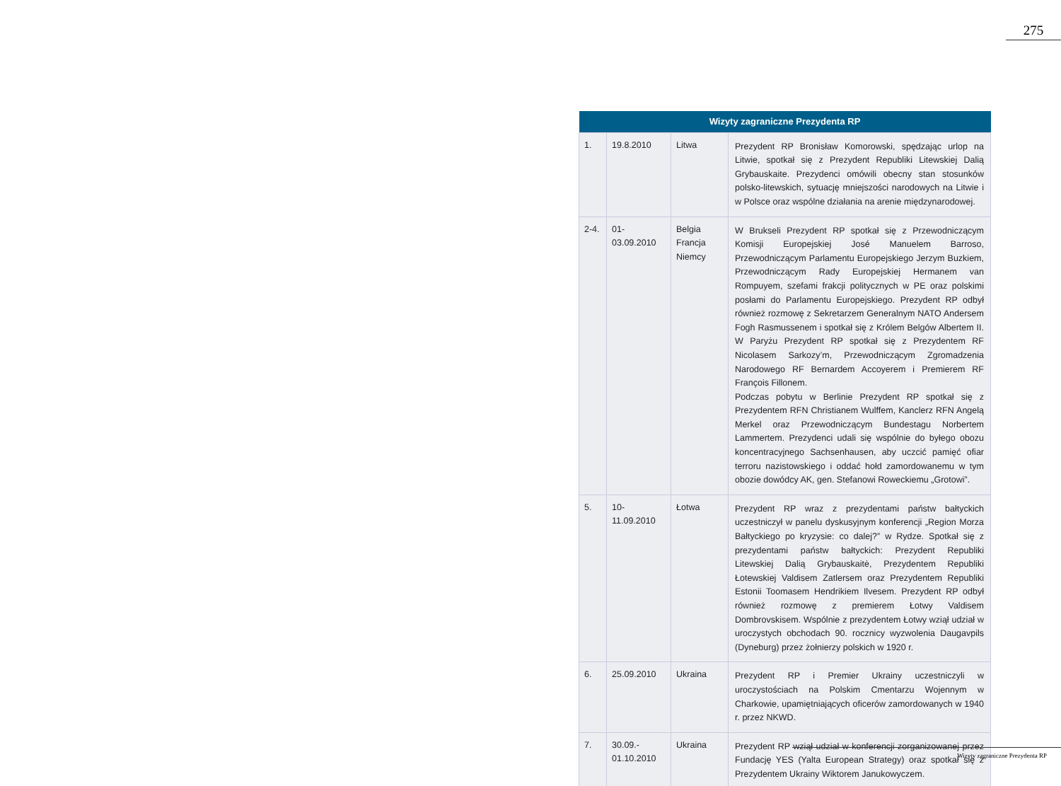275
| Wizyty zagraniczne Prezydenta RP | | | |
| --- | --- | --- | --- |
| 1. | 19.8.2010 | Litwa | Prezydent RP Bronisław Komorowski, spędzając urlop na Litwie, spotkał się z Prezydent Republiki Litewskiej Dalią Grybauskaite. Prezydenci omówili obecny stan stosunków polsko-litewskich, sytuację mniejszości narodowych na Litwie i w Polsce oraz wspólne działania na arenie międzynarodowej. |
| 2-4. | 01-03.09.2010 | Belgia Francja Niemcy | W Brukseli Prezydent RP spotkał się z Przewodniczącym Komisji Europejskiej José Manuelem Barroso, Przewodniczącym Parlamentu Europejskiego Jerzym Buzkiem, Przewodniczącym Rady Europejskiej Hermanem van Rompuyem, szefami frakcji politycznych w PE oraz polskimi posłami do Parlamentu Europejskiego. Prezydent RP odbył również rozmowę z Sekretarzem Generalnym NATO Andersem Fogh Rasmussenem i spotkał się z Królem Belgów Albertem II. W Paryżu Prezydent RP spotkał się z Prezydentem RF Nicolasem Sarkozy’m, Przewodniczącym Zgromadzenia Narodowego RF Bernardem Accoyerem i Premierem RF François Fillonem. Podczas pobytu w Berlinie Prezydent RP spotkał się z Prezydentem RFN Christianem Wulffem, Kanclerz RFN Angelą Merkel oraz Przewodniczącym Bundestagu Norbertem Lammertem. Prezydenci udali się wspólnie do byłego obozu koncentracyjnego Sachsenhausen, aby uczcić pamięć ofiar terroru nazistowskiego i oddać hołd zamordowanemu w tym obozie dowódcy AK, gen. Stefanowi Roweckiemu „Grotowi”. |
| 5. | 10-11.09.2010 | Łotwa | Prezydent RP wraz z prezydentami państw bałtyckich uczestniczył w panelu dyskusyjnym konferencji „Region Morza Bałtyckiego po kryzysie: co dalej?” w Rydze. Spotkał się z prezydentami państw bałtyckich: Prezydent Republiki Litewskiej Dalią Grybauskaitė, Prezydentem Republiki Łotewskiej Valdisem Zatlersem oraz Prezydentem Republiki Estonii Toomasem Hendrikiem Ilvesem. Prezydent RP odbył również rozmowę z premierem Łotwy Valdisem Dombrovskisem. Wspólnie z prezydentem Łotwy wziął udział w uroczystych obchodach 90. rocznicy wyzwolenia Daugavpils (Dyneburg) przez żołnierzy polskich w 1920 r. |
| 6. | 25.09.2010 | Ukraina | Prezydent RP i Premier Ukrainy uczestniczyli w uroczystościach na Polskim Cmentarzu Wojennym w Charkowie, upamiętniających oficerów zamordowanych w 1940 r. przez NKWD. |
| 7. | 30.09.- 01.10.2010 | Ukraina | Prezydent RP wziął udział w konferencji zorganizowanej przez Fundację YES (Yalta European Strategy) oraz spotkał się z Prezydentem Ukrainy Wiktorem Janukowyczem. |
Wizyty zagraniczne Prezydenta RP